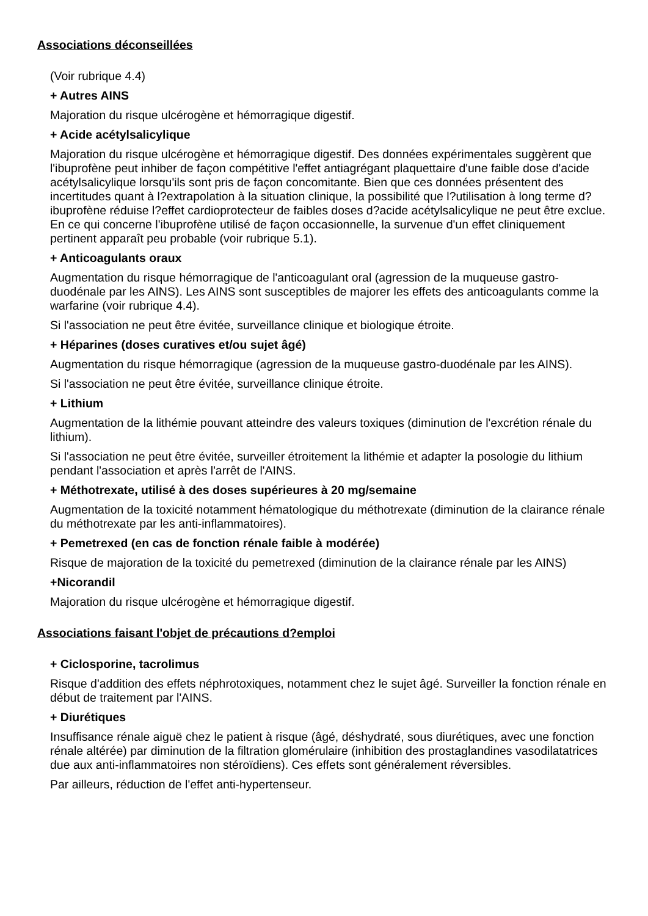Associations déconseillées
(Voir rubrique 4.4)
+ Autres AINS
Majoration du risque ulcérogène et hémorragique digestif.
+ Acide acétylsalicylique
Majoration du risque ulcérogène et hémorragique digestif. Des données expérimentales suggèrent que l'ibuprofène peut inhiber de façon compétitive l'effet antiagrégant plaquettaire d'une faible dose d'acide acétylsalicylique lorsqu'ils sont pris de façon concomitante. Bien que ces données présentent des incertitudes quant à l?extrapolation à la situation clinique, la possibilité que l?utilisation à long terme d?ibuprofène réduise l?effet cardioprotecteur de faibles doses d?acide acétylsalicylique ne peut être exclue. En ce qui concerne l'ibuprofène utilisé de façon occasionnelle, la survenue d'un effet cliniquement pertinent apparaît peu probable (voir rubrique 5.1).
+ Anticoagulants oraux
Augmentation du risque hémorragique de l'anticoagulant oral (agression de la muqueuse gastro-duodénale par les AINS). Les AINS sont susceptibles de majorer les effets des anticoagulants comme la warfarine (voir rubrique 4.4).
Si l'association ne peut être évitée, surveillance clinique et biologique étroite.
+ Héparines (doses curatives et/ou sujet âgé)
Augmentation du risque hémorragique (agression de la muqueuse gastro-duodénale par les AINS).
Si l'association ne peut être évitée, surveillance clinique étroite.
+ Lithium
Augmentation de la lithémie pouvant atteindre des valeurs toxiques (diminution de l'excrétion rénale du lithium).
Si l'association ne peut être évitée, surveiller étroitement la lithémie et adapter la posologie du lithium pendant l'association et après l'arrêt de l'AINS.
+ Méthotrexate, utilisé à des doses supérieures à 20 mg/semaine
Augmentation de la toxicité notamment hématologique du méthotrexate (diminution de la clairance rénale du méthotrexate par les anti-inflammatoires).
+ Pemetrexed (en cas de fonction rénale faible à modérée)
Risque de majoration de la toxicité du pemetrexed (diminution de la clairance rénale par les AINS)
+Nicorandil
Majoration du risque ulcérogène et hémorragique digestif.
Associations faisant l'objet de précautions d?emploi
+ Ciclosporine, tacrolimus
Risque d'addition des effets néphrotoxiques, notamment chez le sujet âgé. Surveiller la fonction rénale en début de traitement par l'AINS.
+ Diurétiques
Insuffisance rénale aiguë chez le patient à risque (âgé, déshydraté, sous diurétiques, avec une fonction rénale altérée) par diminution de la filtration glomérulaire (inhibition des prostaglandines vasodilatatrices due aux anti-inflammatoires non stéroïdiens). Ces effets sont généralement réversibles.
Par ailleurs, réduction de l'effet anti-hypertenseur.